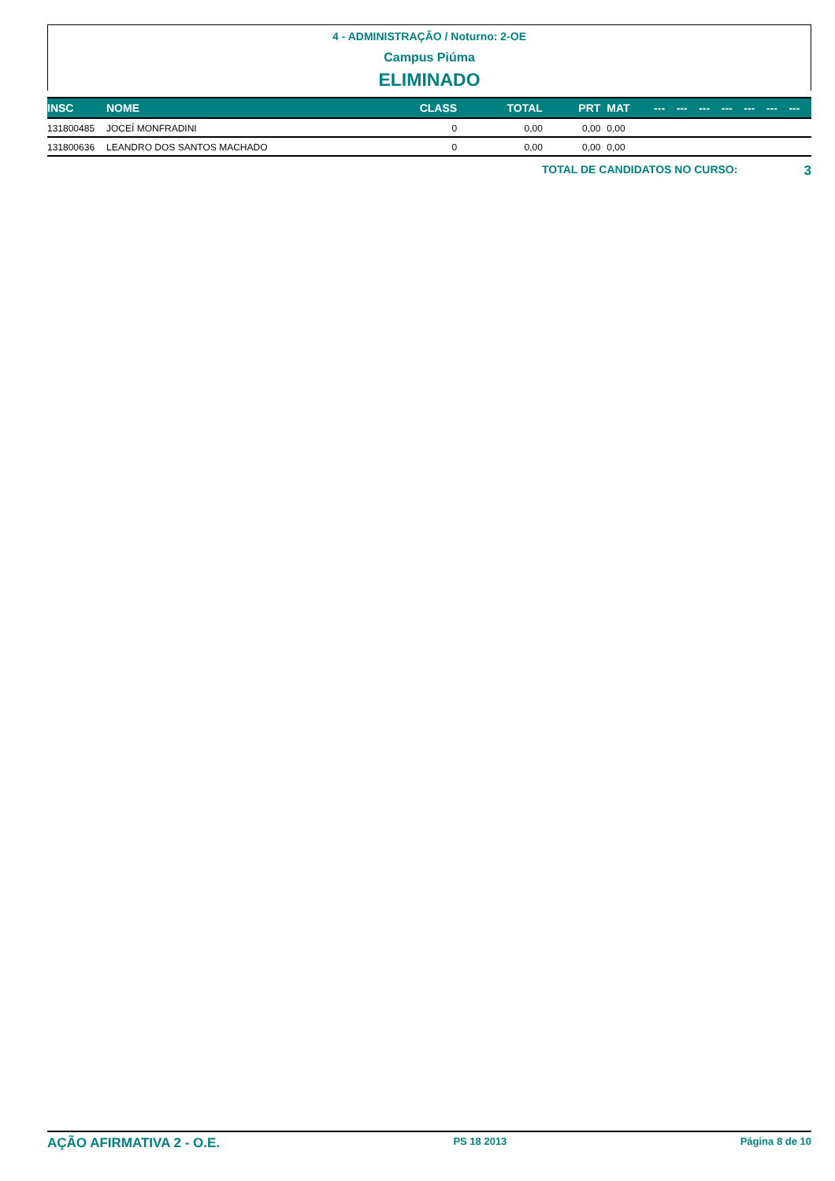4 - ADMINISTRAÇÃO / Noturno: 2-OE
Campus Piúma
ELIMINADO
| INSC | NOME | CLASS | TOTAL | PRT | MAT | --- | --- | --- | --- | --- | --- | --- |
| --- | --- | --- | --- | --- | --- | --- | --- | --- | --- | --- | --- | --- |
| 131800485 | JOCEÍ MONFRADINI | 0 | 0,00 | 0,00 | 0,00 | | | | | | | |
| 131800636 | LEANDRO DOS SANTOS MACHADO | 0 | 0,00 | 0,00 | 0,00 | | | | | | | |
TOTAL DE CANDIDATOS NO CURSO: 3
AÇÃO AFIRMATIVA 2 - O.E. PS 18 2013 Página 8 de 10